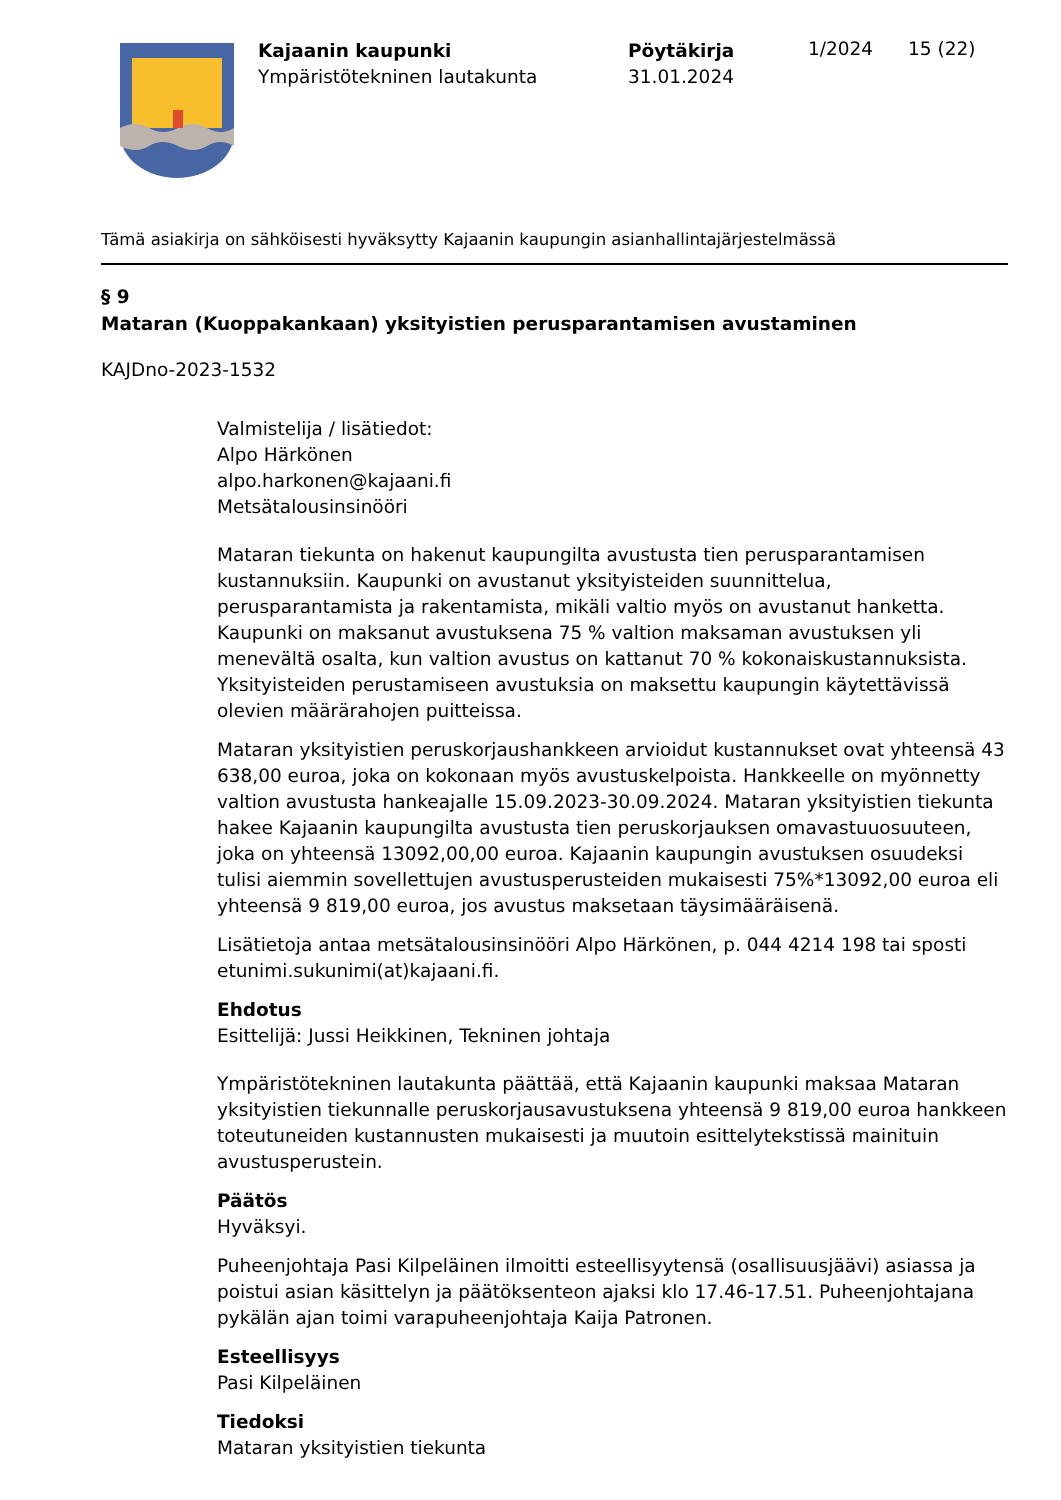Kajaanin kaupunki
Ympäristötekninen lautakunta
Pöytäkirja
31.01.2024
1/2024 15 (22)
Tämä asiakirja on sähköisesti hyväksytty Kajaanin kaupungin asianhallintajärjestelmässä
§ 9
Mataran (Kuoppakankaan) yksityistien perusparantamisen avustaminen
KAJDno-2023-1532
Valmistelija / lisätiedot:
Alpo Härkönen
alpo.harkonen@kajaani.fi
Metsätalousinsinööri
Mataran tiekunta on hakenut kaupungilta avustusta tien perusparantamisen kustannuksiin. Kaupunki on avustanut yksityisteiden suunnittelua, perusparantamista ja rakentamista, mikäli valtio myös on avustanut hanketta. Kaupunki on maksanut avustuksena 75 % valtion maksaman avustuksen yli menevältä osalta, kun valtion avustus on kattanut 70 % kokonaiskustannuksista. Yksityisteiden perustamiseen avustuksia on maksettu kaupungin käytettävissä olevien määrärahojen puitteissa.
Mataran yksityistien peruskorjaushankkeen arvioidut kustannukset ovat yhteensä 43 638,00 euroa, joka on kokonaan myös avustuskelpoista. Hankkeelle on myönnetty valtion avustusta hankeajalle 15.09.2023-30.09.2024. Mataran yksityistien tiekunta hakee Kajaanin kaupungilta avustusta tien peruskorjauksen omavastuuosuuteen, joka on yhteensä 13092,00,00 euroa. Kajaanin kaupungin avustuksen osuudeksi tulisi aiemmin sovellettujen avustusperusteiden mukaisesti 75%*13092,00 euroa eli yhteensä 9 819,00 euroa, jos avustus maksetaan täysimääräisenä.
Lisätietoja antaa metsätalousinsinööri Alpo Härkönen, p. 044 4214 198 tai sposti etunimi.sukunimi(at)kajaani.fi.
Ehdotus
Esittelijä: Jussi Heikkinen, Tekninen johtaja
Ympäristötekninen lautakunta päättää, että Kajaanin kaupunki maksaa Mataran yksityistien tiekunnalle peruskorjausavustuksena yhteensä 9 819,00 euroa hankkeen toteutuneiden kustannusten mukaisesti ja muutoin esittelytekstissä mainituin avustusperustein.
Päätös
Hyväksyi.
Puheenjohtaja Pasi Kilpeläinen ilmoitti esteellisyytensä (osallisuusjäävi) asiassa ja poistui asian käsittelyn ja päätöksenteon ajaksi klo 17.46-17.51. Puheenjohtajana pykälän ajan toimi varapuheenjohtaja Kaija Patronen.
Esteellisyys
Pasi Kilpeläinen
Tiedoksi
Mataran yksityistien tiekunta